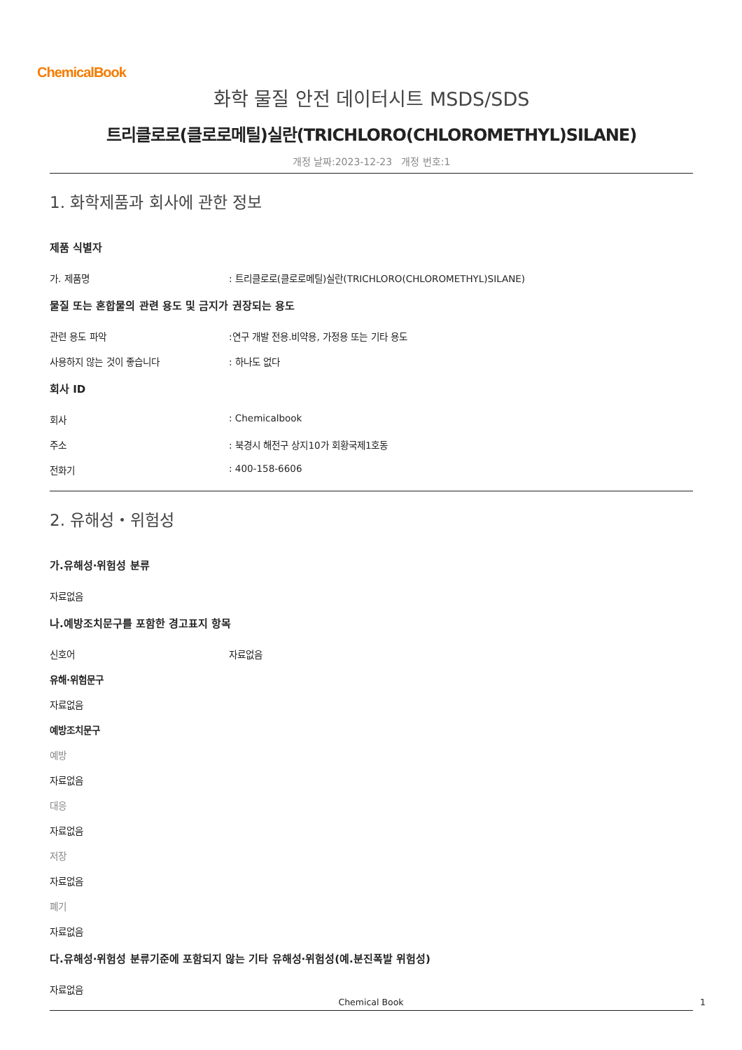ChemicalBook
화학 물질 안전 데이터시트 MSDS/SDS
트리클로로(클로로메틸)실란(TRICHLORO(CHLOROMETHYL)SILANE)
개정 날짜:2023-12-23 개정 번호:1
1. 화학제품과 회사에 관한 정보
제품 식별자
가. 제품명: 트리클로로(클로로메틸)실란(TRICHLORO(CHLOROMETHYL)SILANE)
물질 또는 혼합물의 관련 용도 및 금지가 권장되는 용도
관련 용도 파악:연구 개발 전용.비약용, 가정용 또는 기타 용도
사용하지 않는 것이 좋습니다: 하나도 없다
회사 ID
회사: Chemicalbook
주소: 북경시 해전구 상지10가 회황국제1호동
전화기: 400-158-6606
2. 유해성・위험성
가.유해성·위험성 분류
자료없음
나.예방조치문구를 포함한 경고표지 항목
신호어 자료없음
유해·위험문구
자료없음
예방조치문구
예방
자료없음
대응
자료없음
저장
자료없음
폐기
자료없음
다.유해성·위험성 분류기준에 포함되지 않는 기타 유해성·위험성(예.분진폭발 위험성)
자료없음
Chemical Book 1